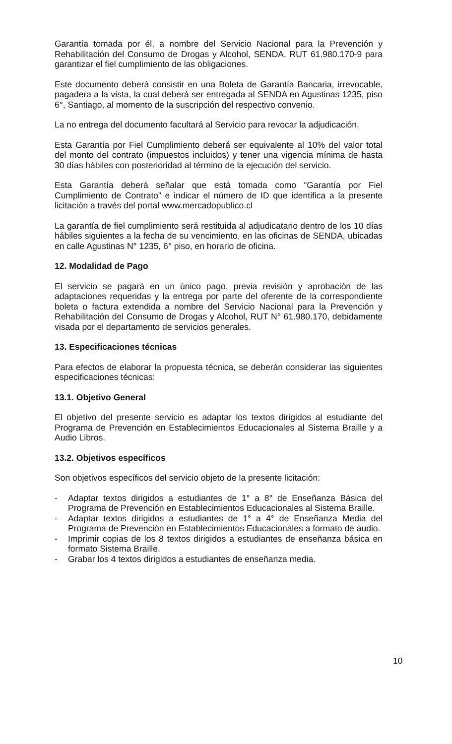Garantía tomada por él, a nombre del Servicio Nacional para la Prevención y Rehabilitación del Consumo de Drogas y Alcohol, SENDA, RUT 61.980.170-9 para garantizar el fiel cumplimiento de las obligaciones.
Este documento deberá consistir en una Boleta de Garantía Bancaria, irrevocable, pagadera a la vista, la cual deberá ser entregada al SENDA en Agustinas 1235, piso 6°, Santiago, al momento de la suscripción del respectivo convenio.
La no entrega del documento facultará al Servicio para revocar la adjudicación.
Esta Garantía por Fiel Cumplimiento deberá ser equivalente al 10% del valor total del monto del contrato (impuestos incluidos) y tener una vigencia mínima de hasta 30 días hábiles con posterioridad al término de la ejecución del servicio.
Esta Garantía deberá señalar que está tomada como “Garantía por Fiel Cumplimiento de Contrato” e indicar el número de ID que identifica a la presente licitación a través del portal www.mercadopublico.cl
La garantía de fiel cumplimiento será restituida al adjudicatario dentro de los 10 días hábiles siguientes a la fecha de su vencimiento, en las oficinas de SENDA, ubicadas en calle Agustinas N° 1235, 6° piso, en horario de oficina.
12. Modalidad de Pago
El servicio se pagará en un único pago, previa revisión y aprobación de las adaptaciones requeridas y la entrega por parte del oferente de la correspondiente boleta o factura extendida a nombre del Servicio Nacional para la Prevención y Rehabilitación del Consumo de Drogas y Alcohol, RUT N° 61.980.170, debidamente visada por el departamento de servicios generales.
13. Especificaciones técnicas
Para efectos de elaborar la propuesta técnica, se deberán considerar las siguientes especificaciones técnicas:
13.1. Objetivo General
El objetivo del presente servicio es adaptar los textos dirigidos al estudiante del Programa de Prevención en Establecimientos Educacionales al Sistema Braille y a Audio Libros.
13.2. Objetivos específicos
Son objetivos específicos del servicio objeto de la presente licitación:
- Adaptar textos dirigidos a estudiantes de 1° a 8° de Enseñanza Básica del Programa de Prevención en Establecimientos Educacionales al Sistema Braille.
- Adaptar textos dirigidos a estudiantes de 1° a 4° de Enseñanza Media del Programa de Prevención en Establecimientos Educacionales a formato de audio.
- Imprimir copias de los 8 textos dirigidos a estudiantes de enseñanza básica en formato Sistema Braille.
- Grabar los 4 textos dirigidos a estudiantes de enseñanza media.
10